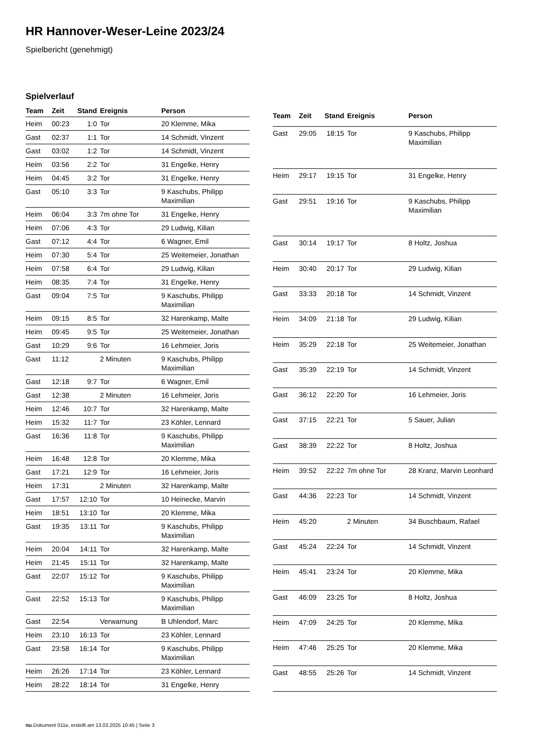HR Hannover-Weser-Leine 2023/24
Spielbericht (genehmigt)
Spielverlauf
| Team | Zeit | Stand | Ereignis | Person |
| --- | --- | --- | --- | --- |
| Heim | 00:23 | 1:0 | Tor | 20 Klemme, Mika |
| Gast | 02:37 | 1:1 | Tor | 14 Schmidt, Vinzent |
| Gast | 03:02 | 1:2 | Tor | 14 Schmidt, Vinzent |
| Heim | 03:56 | 2:2 | Tor | 31 Engelke, Henry |
| Heim | 04:45 | 3:2 | Tor | 31 Engelke, Henry |
| Gast | 05:10 | 3:3 | Tor | 9 Kaschubs, Philipp Maximilian |
| Heim | 06:04 | 3:3 | 7m ohne Tor | 31 Engelke, Henry |
| Heim | 07:06 | 4:3 | Tor | 29 Ludwig, Kilian |
| Gast | 07:12 | 4:4 | Tor | 6 Wagner, Emil |
| Heim | 07:30 | 5:4 | Tor | 25 Weitemeier, Jonathan |
| Heim | 07:58 | 6:4 | Tor | 29 Ludwig, Kilian |
| Heim | 08:35 | 7:4 | Tor | 31 Engelke, Henry |
| Gast | 09:04 | 7:5 | Tor | 9 Kaschubs, Philipp Maximilian |
| Heim | 09:15 | 8:5 | Tor | 32 Harenkamp, Malte |
| Heim | 09:45 | 9:5 | Tor | 25 Weitemeier, Jonathan |
| Gast | 10:29 | 9:6 | Tor | 16 Lehmeier, Joris |
| Gast | 11:12 | | 2 Minuten | 9 Kaschubs, Philipp Maximilian |
| Gast | 12:18 | 9:7 | Tor | 6 Wagner, Emil |
| Gast | 12:38 | | 2 Minuten | 16 Lehmeier, Joris |
| Heim | 12:46 | 10:7 | Tor | 32 Harenkamp, Malte |
| Heim | 15:32 | 11:7 | Tor | 23 Köhler, Lennard |
| Gast | 16:36 | 11:8 | Tor | 9 Kaschubs, Philipp Maximilian |
| Heim | 16:48 | 12:8 | Tor | 20 Klemme, Mika |
| Gast | 17:21 | 12:9 | Tor | 16 Lehmeier, Joris |
| Heim | 17:31 | | 2 Minuten | 32 Harenkamp, Malte |
| Gast | 17:57 | 12:10 | Tor | 10 Heinecke, Marvin |
| Heim | 18:51 | 13:10 | Tor | 20 Klemme, Mika |
| Gast | 19:35 | 13:11 | Tor | 9 Kaschubs, Philipp Maximilian |
| Heim | 20:04 | 14:11 | Tor | 32 Harenkamp, Malte |
| Heim | 21:45 | 15:11 | Tor | 32 Harenkamp, Malte |
| Gast | 22:07 | 15:12 | Tor | 9 Kaschubs, Philipp Maximilian |
| Gast | 22:52 | 15:13 | Tor | 9 Kaschubs, Philipp Maximilian |
| Gast | 22:54 | | Verwarnung | B Uhlendorf, Marc |
| Heim | 23:10 | 16:13 | Tor | 23 Köhler, Lennard |
| Gast | 23:58 | 16:14 | Tor | 9 Kaschubs, Philipp Maximilian |
| Heim | 26:26 | 17:14 | Tor | 23 Köhler, Lennard |
| Heim | 28:22 | 18:14 | Tor | 31 Engelke, Henry |
| Team | Zeit | Stand | Ereignis | Person |
| --- | --- | --- | --- | --- |
| Gast | 29:05 | 18:15 | Tor | 9 Kaschubs, Philipp Maximilian |
| Heim | 29:17 | 19:15 | Tor | 31 Engelke, Henry |
| Gast | 29:51 | 19:16 | Tor | 9 Kaschubs, Philipp Maximilian |
| Gast | 30:14 | 19:17 | Tor | 8 Holtz, Joshua |
| Heim | 30:40 | 20:17 | Tor | 29 Ludwig, Kilian |
| Gast | 33:33 | 20:18 | Tor | 14 Schmidt, Vinzent |
| Heim | 34:09 | 21:18 | Tor | 29 Ludwig, Kilian |
| Heim | 35:29 | 22:18 | Tor | 25 Weitemeier, Jonathan |
| Gast | 35:39 | 22:19 | Tor | 14 Schmidt, Vinzent |
| Gast | 36:12 | 22:20 | Tor | 16 Lehmeier, Joris |
| Gast | 37:15 | 22:21 | Tor | 5 Sauer, Julian |
| Gast | 38:39 | 22:22 | Tor | 8 Holtz, Joshua |
| Heim | 39:52 | 22:22 | 7m ohne Tor | 28 Kranz, Marvin Leonhard |
| Gast | 44:36 | 22:23 | Tor | 14 Schmidt, Vinzent |
| Heim | 45:20 | | 2 Minuten | 34 Buschbaum, Rafael |
| Gast | 45:24 | 22:24 | Tor | 14 Schmidt, Vinzent |
| Heim | 45:41 | 23:24 | Tor | 20 Klemme, Mika |
| Gast | 46:09 | 23:25 | Tor | 8 Holtz, Joshua |
| Heim | 47:09 | 24:25 | Tor | 20 Klemme, Mika |
| Heim | 47:46 | 25:25 | Tor | 20 Klemme, Mika |
| Gast | 48:55 | 25:26 | Tor | 14 Schmidt, Vinzent |
nu.Dokument 011e, erstellt am 13.03.2025 10:45 | Seite 3